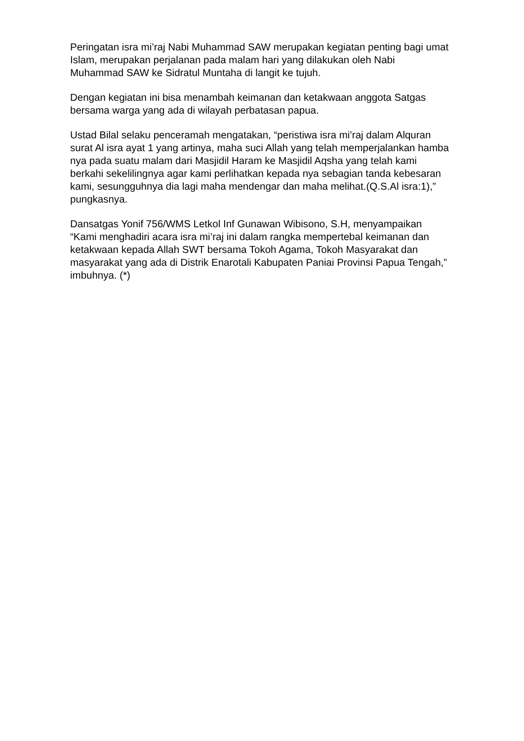Peringatan isra mi’raj Nabi Muhammad SAW merupakan kegiatan penting bagi umat Islam, merupakan perjalanan pada malam hari yang dilakukan oleh Nabi Muhammad SAW ke Sidratul Muntaha di langit ke tujuh.
Dengan kegiatan ini bisa menambah keimanan dan ketakwaan anggota Satgas bersama warga yang ada di wilayah perbatasan papua.
Ustad Bilal selaku penceramah mengatakan, “peristiwa isra mi’raj dalam Alquran surat Al isra ayat 1 yang artinya, maha suci Allah yang telah memperjalankan hamba nya pada suatu malam dari Masjidil Haram ke Masjidil Aqsha yang telah kami berkahi sekelilingnya agar kami perlihatkan kepada nya sebagian tanda kebesaran kami, sesungguhnya dia lagi maha mendengar dan maha melihat.(Q.S.Al isra:1),” pungkasnya.
Dansatgas Yonif 756/WMS Letkol Inf Gunawan Wibisono, S.H, menyampaikan “Kami menghadiri acara isra mi’raj ini dalam rangka mempertebal keimanan dan ketakwaan kepada Allah SWT bersama Tokoh Agama, Tokoh Masyarakat dan masyarakat yang ada di Distrik Enarotali Kabupaten Paniai Provinsi Papua Tengah,” imbuhnya. (*)